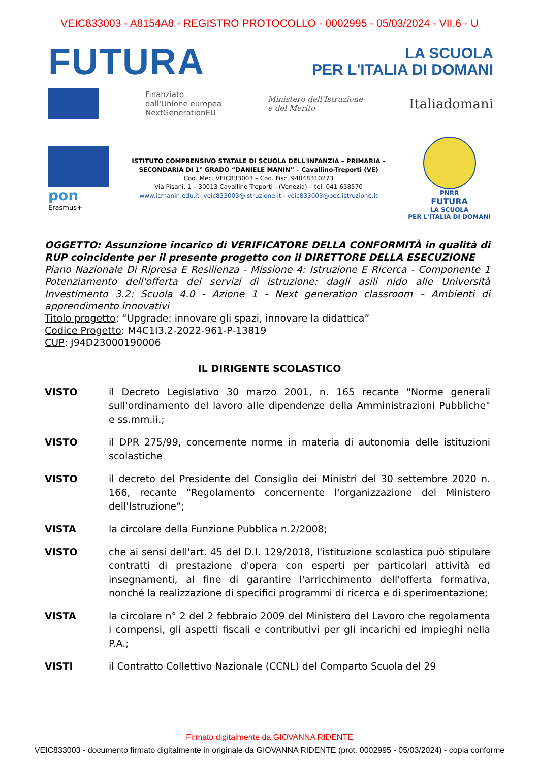VEIC833003 - A8154A8 - REGISTRO PROTOCOLLO - 0002995 - 05/03/2024 - VII.6 - U
FUTURA
LA SCUOLA
PER L'ITALIA DI DOMANI
Finanziato
dall'Unione europea
NextGenerationEU
Ministero dell'Istruzione
e del Merito
Italiadomani
pon
Erasmus+
ISTITUTO COMPRENSIVO STATALE DI SCUOLA DELL'INFANZIA – PRIMARIA – SECONDARIA DI 1° GRADO “DANIELE MANIN” – Cavallino-Treporti (VE)
Cod. Mec. VEIC833003 – Cod. Fisc. 94048310273
Via Pisani, 1 – 30013 Cavallino Treporti - (Venezia) – tel. 041 658570
www.icmanin.edu.it- veic833003@istruzione.it - veic833003@pec.istruzione.it
PNRR
FUTURA
LA SCUOLA
PER L'ITALIA DI DOMANI
OGGETTO: Assunzione incarico di VERIFICATORE DELLA CONFORMITÀ in qualità di RUP coincidente per il presente progetto con il DIRETTORE DELLA ESECUZIONE
Piano Nazionale Di Ripresa E Resilienza - Missione 4: Istruzione E Ricerca - Componente 1 Potenziamento dell'offerta dei servizi di istruzione: dagli asili nido alle Università Investimento 3.2: Scuola 4.0 - Azione 1 - Next generation classroom – Ambienti di apprendimento innovativi
Titolo progetto: “Upgrade: innovare gli spazi, innovare la didattica”
Codice Progetto: M4C1I3.2-2022-961-P-13819
CUP: J94D23000190006
IL DIRIGENTE SCOLASTICO
VISTO il Decreto Legislativo 30 marzo 2001, n. 165 recante "Norme generali sull'ordinamento del lavoro alle dipendenze della Amministrazioni Pubbliche" e ss.mm.ii.;
VISTO il DPR 275/99, concernente norme in materia di autonomia delle istituzioni scolastiche
VISTO il decreto del Presidente del Consiglio dei Ministri del 30 settembre 2020 n. 166, recante “Regolamento concernente l'organizzazione del Ministero dell'Istruzione”;
VISTA la circolare della Funzione Pubblica n.2/2008;
VISTO che ai sensi dell'art. 45 del D.I. 129/2018, l'istituzione scolastica può stipulare contratti di prestazione d'opera con esperti per particolari attività ed insegnamenti, al fine di garantire l'arricchimento dell'offerta formativa, nonché la realizzazione di specifici programmi di ricerca e di sperimentazione;
VISTA la circolare n° 2 del 2 febbraio 2009 del Ministero del Lavoro che regolamenta i compensi, gli aspetti fiscali e contributivi per gli incarichi ed impieghi nella P.A.;
VISTI il Contratto Collettivo Nazionale (CCNL) del Comparto Scuola del 29
Firmato digitalmente da GIOVANNA RIDENTE
VEIC833003 - documento firmato digitalmente in originale da GIOVANNA RIDENTE (prot. 0002995 - 05/03/2024) - copia conforme